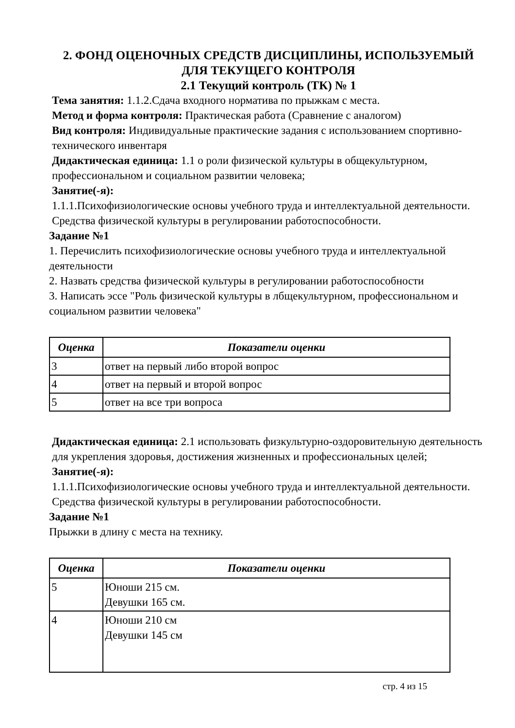2. ФОНД ОЦЕНОЧНЫХ СРЕДСТВ ДИСЦИПЛИНЫ, ИСПОЛЬЗУЕМЫЙ
ДЛЯ ТЕКУЩЕГО КОНТРОЛЯ
2.1 Текущий контроль (ТК) № 1
Тема занятия: 1.1.2.Сдача входного норматива по прыжкам с места.
Метод и форма контроля: Практическая работа (Сравнение с аналогом)
Вид контроля: Индивидуальные практические задания с использованием спортивно-технического инвентаря
Дидактическая единица: 1.1 о роли физической культуры в общекультурном, профессиональном и социальном развитии человека;
Занятие(-я):
1.1.1.Психофизиологические основы учебного труда и интеллектуальной деятельности. Средства физической культуры в регулировании работоспособности.
Задание №1
1. Перечислить психофизиологические основы учебного труда и интеллектуальной деятельности
2. Назвать средства физической культуры в регулировании работоспособности
3. Написать эссе "Роль физической культуры в лбщекультурном, профессиональном и социальном развитии человека"
| Оценка | Показатели оценки |
| --- | --- |
| 3 | ответ на первый либо второй вопрос |
| 4 | ответ на первый и второй вопрос |
| 5 | ответ на все три вопроса |
Дидактическая единица: 2.1 использовать физкультурно-оздоровительную деятельность для укрепления здоровья, достижения жизненных и профессиональных целей;
Занятие(-я):
1.1.1.Психофизиологические основы учебного труда и интеллектуальной деятельности. Средства физической культуры в регулировании работоспособности.
Задание №1
Прыжки в длину с места на технику.
| Оценка | Показатели оценки |
| --- | --- |
| 5 | Юноши 215 см. Девушки 165 см. |
| 4 | Юноши 210 см Девушки 145 см |
стр. 4 из 15